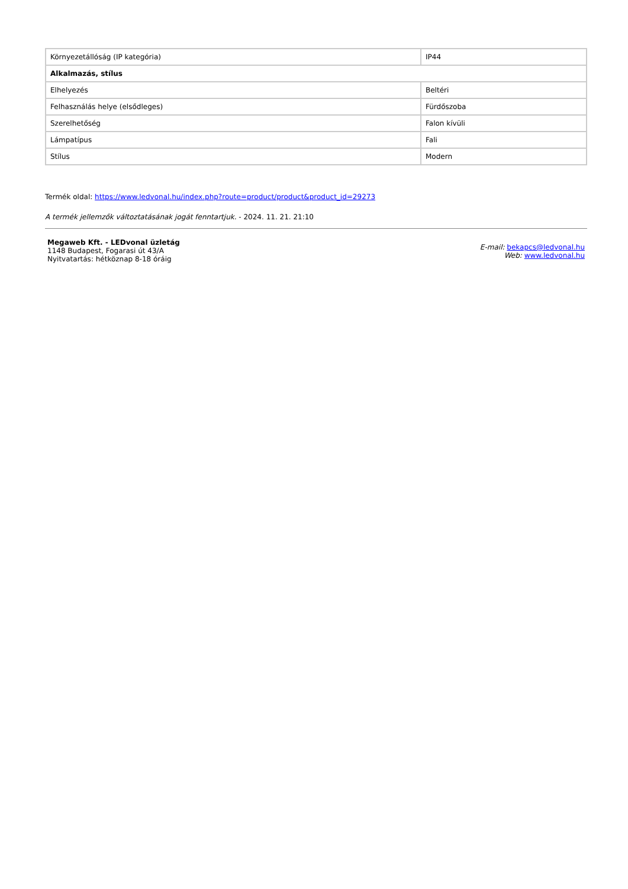| Környezetállóság (IP kategória) | IP44 |
| Alkalmazás, stílus | |
| Elhelyezés | Beltéri |
| Felhasználás helye (elsődleges) | Fürdőszoba |
| Szerelhetőség | Falon kívüli |
| Lámpatípus | Fali |
| Stílus | Modern |
Termék oldal: https://www.ledvonal.hu/index.php?route=product/product&product_id=29273
A termék jellemzők változtatásának jogát fenntartjuk. - 2024. 11. 21. 21:10
Megaweb Kft. - LEDvonal üzletág
1148 Budapest, Fogarasi út 43/A
Nyitvatartás: hétköznap 8-18 óráig
E-mail: bekapcs@ledvonal.hu
Web: www.ledvonal.hu